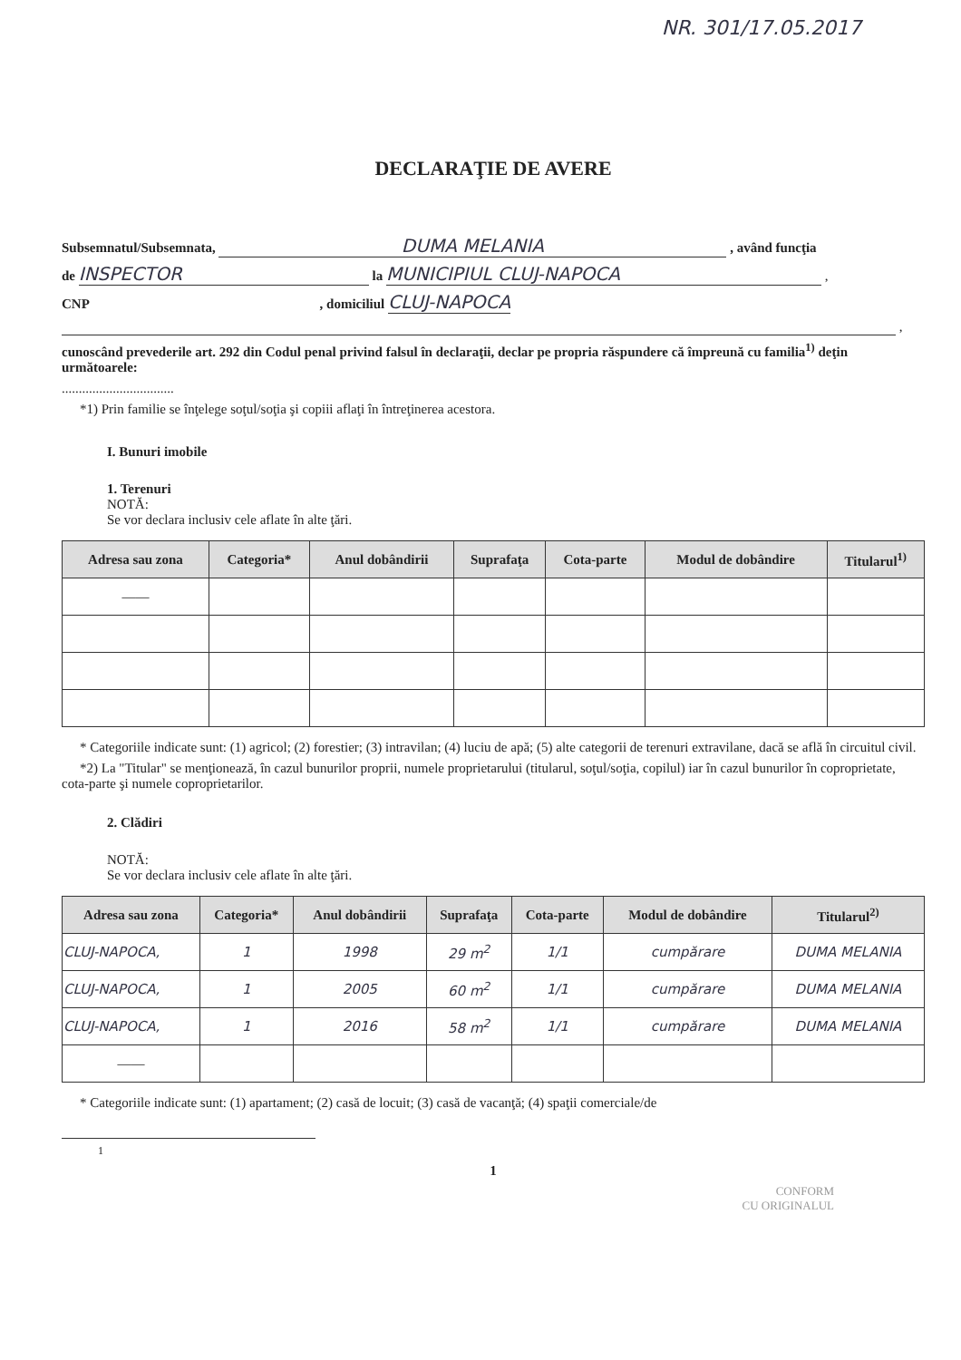NR. 301/17.05.2017
DECLARAŢIE DE AVERE
Subsemnatul/Subsemnata, DUMA MELANIA , având funcţia
de INSPECTOR la MUNICIPIUL CLUJ-NAPOCA ,
CNP , domiciliul CLUJ-NAPOCA
,
cunoscând prevederile art. 292 din Codul penal privind falsul în declaraţii, declar pe propria răspundere că împreună cu familia<sup>1)</sup> deţin următoarele:
.................................
*1) Prin familie se înţelege soţul/soţia şi copiii aflaţi în întreţinerea acestora.
I. Bunuri imobile
1. Terenuri
NOTĂ:
Se vor declara inclusiv cele aflate în alte ţări.
| Adresa sau zona | Categoria* | Anul dobândirii | Suprafaţa | Cota-parte | Modul de dobândire | Titularul<sup>1)</sup> |
| --- | --- | --- | --- | --- | --- | --- |
| —— | | | | | | |
* Categoriile indicate sunt: (1) agricol; (2) forestier; (3) intravilan; (4) luciu de apă; (5) alte categorii de terenuri extravilane, dacă se află în circuitul civil.
*2) La "Titular" se menţionează, în cazul bunurilor proprii, numele proprietarului (titularul, soţul/soţia, copilul) iar în cazul bunurilor în coproprietate, cota-parte şi numele coproprietarilor.
2. Clădiri
NOTĂ:
Se vor declara inclusiv cele aflate în alte ţări.
| Adresa sau zona | Categoria* | Anul dobândirii | Suprafaţa | Cota-parte | Modul de dobândire | Titularul<sup>2)</sup> |
| --- | --- | --- | --- | --- | --- | --- |
| CLUJ-NAPOCA, | 1 | 1998 | 29 m<sup>2</sup> | 1/1 | cumpărare | DUMA MELANIA |
| CLUJ-NAPOCA, | 1 | 2005 | 60 m<sup>2</sup> | 1/1 | cumpărare | DUMA MELANIA |
| CLUJ-NAPOCA, | 1 | 2016 | 58 m<sup>2</sup> | 1/1 | cumpărare | DUMA MELANIA |
| —— | | | | | | |
* Categoriile indicate sunt: (1) apartament; (2) casă de locuit; (3) casă de vacanţă; (4) spaţii comerciale/de
1
1
CONFORM
CU ORIGINALUL